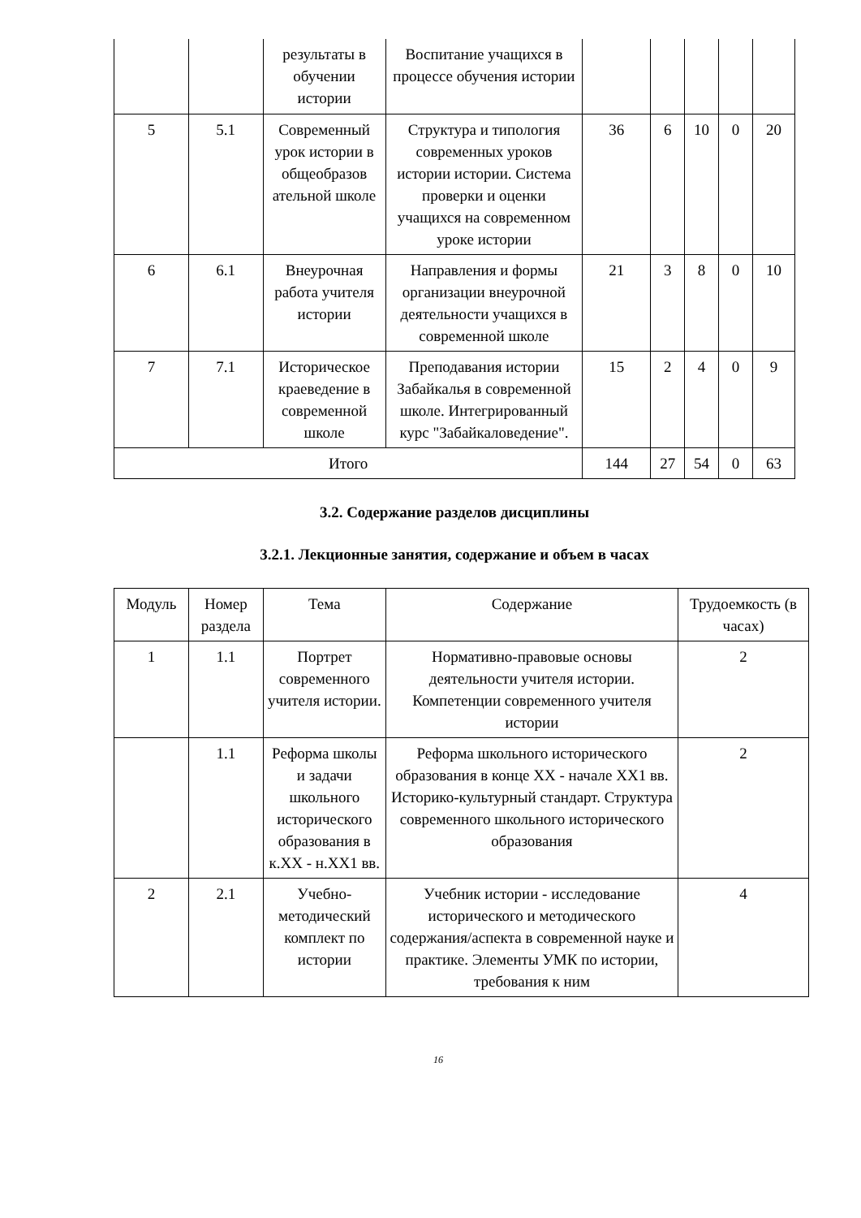| | | результаты в обучении истории | Воспитание учащихся в процессе обучения истории | | | | | |
| 5 | 5.1 | Современный урок истории в общеобразов ательной школе | Структура и типология современных уроков истории истории. Система проверки и оценки учащихся на современном уроке истории | 36 | 6 | 10 | 0 | 20 |
| 6 | 6.1 | Внеурочная работа учителя истории | Направления и формы организации внеурочной деятельности учащихся в современной школе | 21 | 3 | 8 | 0 | 10 |
| 7 | 7.1 | Историческое краеведение в современной школе | Преподавания истории Забайкалья в современной школе. Интегрированный курс "Забайкаловедение". | 15 | 2 | 4 | 0 | 9 |
| Итого | | | | 144 | 27 | 54 | 0 | 63 |
3.2. Содержание разделов дисциплины
3.2.1. Лекционные занятия, содержание и объем в часах
| Модуль | Номер раздела | Тема | Содержание | Трудоемкость (в часах) |
| --- | --- | --- | --- | --- |
| 1 | 1.1 | Портрет современного учителя истории. | Нормативно-правовые основы деятельности учителя истории. Компетенции современного учителя истории | 2 |
| | 1.1 | Реформа школы и задачи школьного исторического образования в к.XX - н.XX1 вв. | Реформа школьного исторического образования в конце XX - начале XX1 вв. Историко-культурный стандарт. Структура современного школьного исторического образования | 2 |
| 2 | 2.1 | Учебно-методический комплект по истории | Учебник истории - исследование исторического и методического содержания/аспекта в современной науке и практике. Элементы УМК по истории, требования к ним | 4 |
16